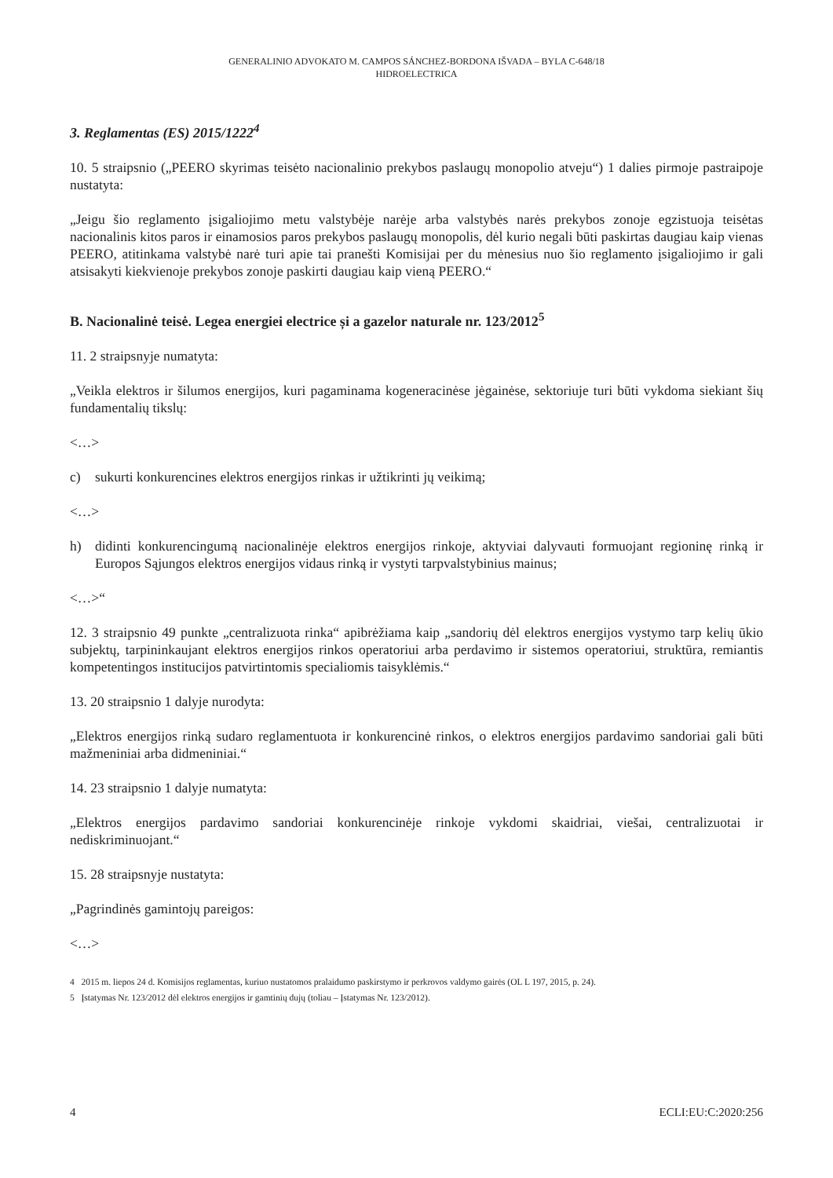GENERALINIO ADVOKATO M. CAMPOS SÁNCHEZ-BORDONA IŠVADA – BYLA C-648/18
HIDROELECTRICA
3. Reglamentas (ES) 2015/1222<sup>4</sup>
10. 5 straipsnio („PEERO skyrimas teisėto nacionalinio prekybos paslaugų monopolio atveju“) 1 dalies pirmoje pastraipoje nustatyta:
„Jeigu šio reglamento įsigaliojimo metu valstybėje narėje arba valstybės narės prekybos zonoje egzistuoja teisėtas nacionalinis kitos paros ir einamosios paros prekybos paslaugų monopolis, dėl kurio negali būti paskirtas daugiau kaip vienas PEERO, atitinkama valstybė narė turi apie tai pranešti Komisijai per du mėnesius nuo šio reglamento įsigaliojimo ir gali atsisakyti kiekvienoje prekybos zonoje paskirti daugiau kaip vieną PEERO.“
B. Nacionalinė teisė. Legea energiei electrice și a gazelor naturale nr. 123/2012<sup>5</sup>
11. 2 straipsnyje numatyta:
„Veikla elektros ir šilumos energijos, kuri pagaminama kogeneracinėse jėgainėse, sektoriuje turi būti vykdoma siekiant šių fundamentalių tikslų:
<…>
c) sukurti konkurencines elektros energijos rinkas ir užtikrinti jų veikimą;
<…>
h) didinti konkurencingumą nacionalinėje elektros energijos rinkoje, aktyviai dalyvauti formuojant regioninę rinką ir Europos Sąjungos elektros energijos vidaus rinką ir vystyti tarpvalstybinius mainus;
<…>“
12. 3 straipsnio 49 punkte „centralizuota rinka“ apibrėžiama kaip „sandorių dėl elektros energijos vystymo tarp kelių ūkio subjektų, tarpininkaujant elektros energijos rinkos operatoriui arba perdavimo ir sistemos operatoriui, struktūra, remiantis kompetentingos institucijos patvirtintomis specialiomis taisyklėmis.“
13. 20 straipsnio 1 dalyje nurodyta:
„Elektros energijos rinką sudaro reglamentuota ir konkurencinė rinkos, o elektros energijos pardavimo sandoriai gali būti mažmeniniai arba didmeniniai.“
14. 23 straipsnio 1 dalyje numatyta:
„Elektros energijos pardavimo sandoriai konkurencinėje rinkoje vykdomi skaidriai, viešai, centralizuotai ir nediskriminuojant.“
15. 28 straipsnyje nustatyta:
„Pagrindinės gamintojų pareigos:
<…>
4 2015 m. liepos 24 d. Komisijos reglamentas, kuriuo nustatomos pralaidumo paskirstymo ir perkrovos valdymo gairės (OL L 197, 2015, p. 24).
5 Įstatymas Nr. 123/2012 dėl elektros energijos ir gamtinių dujų (toliau – Įstatymas Nr. 123/2012).
4 ECLI:EU:C:2020:256